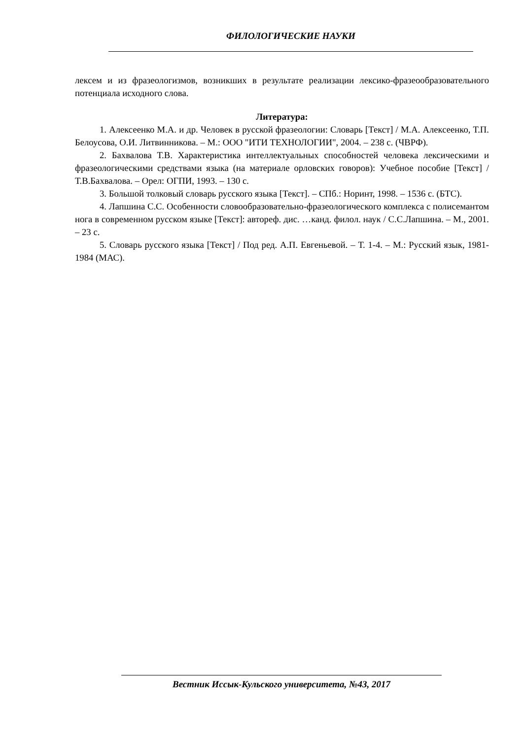ФИЛОЛОГИЧЕСКИЕ НАУКИ
лексем и из фразеологизмов, возникших в результате реализации лексико-фразеообразовательного потенциала исходного слова.
Литература:
1. Алексеенко М.А. и др. Человек в русской фразеологии: Словарь [Текст] / М.А. Алексеенко, Т.П. Белоусова, О.И. Литвинникова. – М.: ООО "ИТИ ТЕХНОЛОГИИ", 2004. – 238 с. (ЧВРФ).
2. Бахвалова Т.В. Характеристика интеллектуальных способностей человека лексическими и фразеологическими средствами языка (на материале орловских говоров): Учебное пособие [Текст] / Т.В.Бахвалова. – Орел: ОГПИ, 1993. – 130 с.
3. Большой толковый словарь русского языка [Текст]. – СПб.: Норинт, 1998. – 1536 с. (БТС).
4. Лапшина С.С. Особенности словообразовательно-фразеологического комплекса с полисемантом нога в современном русском языке [Текст]: автореф. дис. …канд. филол. наук / С.С.Лапшина. – М., 2001. – 23 с.
5. Словарь русского языка [Текст] / Под ред. А.П. Евгеньевой. – Т. 1-4. – М.: Русский язык, 1981-1984 (МАС).
Вестник Иссык-Кульского университета, №43, 2017